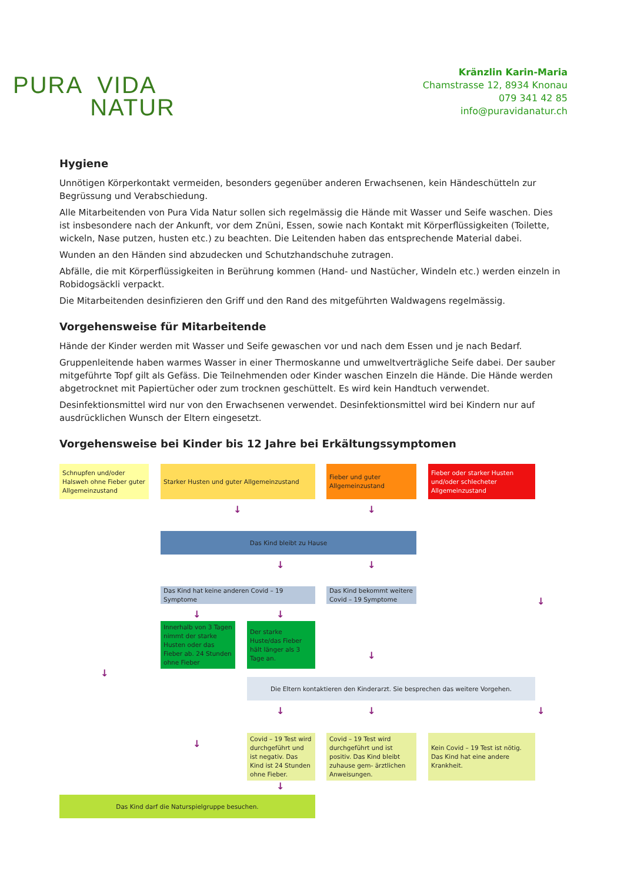PURA VIDA
NATUR
Kränzlin Karin-Maria
Chamstrasse 12, 8934 Knonau
079 341 42 85
info@puravidanatur.ch
Hygiene
Unnötigen Körperkontakt vermeiden, besonders gegenüber anderen Erwachsenen, kein Händeschütteln zur Begrüssung und Verabschiedung.
Alle Mitarbeitenden von Pura Vida Natur sollen sich regelmässig die Hände mit Wasser und Seife waschen. Dies ist insbesondere nach der Ankunft, vor dem Znüni, Essen, sowie nach Kontakt mit Körperflüssigkeiten (Toilette, wickeln, Nase putzen, husten etc.) zu beachten. Die Leitenden haben das entsprechende Material dabei.
Wunden an den Händen sind abzudecken und Schutzhandschuhe zutragen.
Abfälle, die mit Körperflüssigkeiten in Berührung kommen (Hand- und Nastücher, Windeln etc.) werden einzeln in Robidogsäckli verpackt.
Die Mitarbeitenden desinfizieren den Griff und den Rand des mitgeführten Waldwagens regelmässig.
Vorgehensweise für Mitarbeitende
Hände der Kinder werden mit Wasser und Seife gewaschen vor und nach dem Essen und je nach Bedarf.
Gruppenleitende haben warmes Wasser in einer Thermoskanne und umweltverträgliche Seife dabei. Der sauber mitgeführte Topf gilt als Gefäss. Die Teilnehmenden oder Kinder waschen Einzeln die Hände. Die Hände werden abgetrocknet mit Papiertücher oder zum trocknen geschüttelt. Es wird kein Handtuch verwendet.
Desinfektionsmittel wird nur von den Erwachsenen verwendet. Desinfektionsmittel wird bei Kindern nur auf ausdrücklichen Wunsch der Eltern eingesetzt.
Vorgehensweise bei Kinder bis 12 Jahre bei Erkältungssymptomen
Schnupfen und/oder Halsweh ohne Fieber guter Allgemeinzustand
Starker Husten und guter Allgemeinzustand
Fieber und guter Allgemeinzustand
Fieber oder starker Husten und/oder schlecheter Allgemeinzustand
↓ ↓
Das Kind bleibt zu Hause
↓ ↓
Das Kind hat keine anderen Covid – 19 Symptome
Das Kind bekommt weitere Covid – 19 Symptome
↓
↓ ↓
Innerhalb von 3 Tagen nimmt der starke Husten oder das Fieber ab. 24 Stunden ohne Fieber
Der starke Huste/das Fieber hält länger als 3 Tage an.
↓
↓
Die Eltern kontaktieren den Kinderarzt. Sie besprechen das weitere Vorgehen.
↓ ↓ ↓
↓
Covid – 19 Test wird durchgeführt und ist negativ. Das Kind ist 24 Stunden ohne Fieber.
Covid – 19 Test wird durchgeführt und ist positiv. Das Kind bleibt zuhause gem- ärztlichen Anweisungen.
Kein Covid – 19 Test ist nötig. Das Kind hat eine andere Krankheit.
↓
Das Kind darf die Naturspielgruppe besuchen.